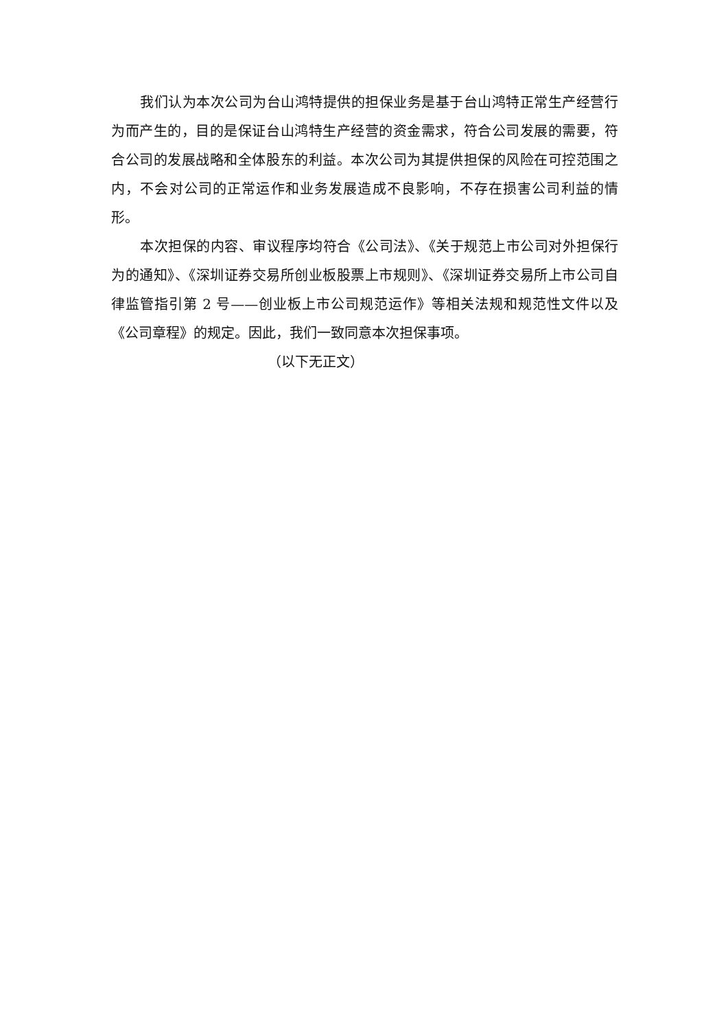我们认为本次公司为台山鸿特提供的担保业务是基于台山鸿特正常生产经营行为而产生的，目的是保证台山鸿特生产经营的资金需求，符合公司发展的需要，符合公司的发展战略和全体股东的利益。本次公司为其提供担保的风险在可控范围之内，不会对公司的正常运作和业务发展造成不良影响，不存在损害公司利益的情形。
本次担保的内容、审议程序均符合《公司法》、《关于规范上市公司对外担保行为的通知》、《深圳证券交易所创业板股票上市规则》、《深圳证券交易所上市公司自律监管指引第 2 号——创业板上市公司规范运作》等相关法规和规范性文件以及《公司章程》的规定。因此，我们一致同意本次担保事项。
（以下无正文）